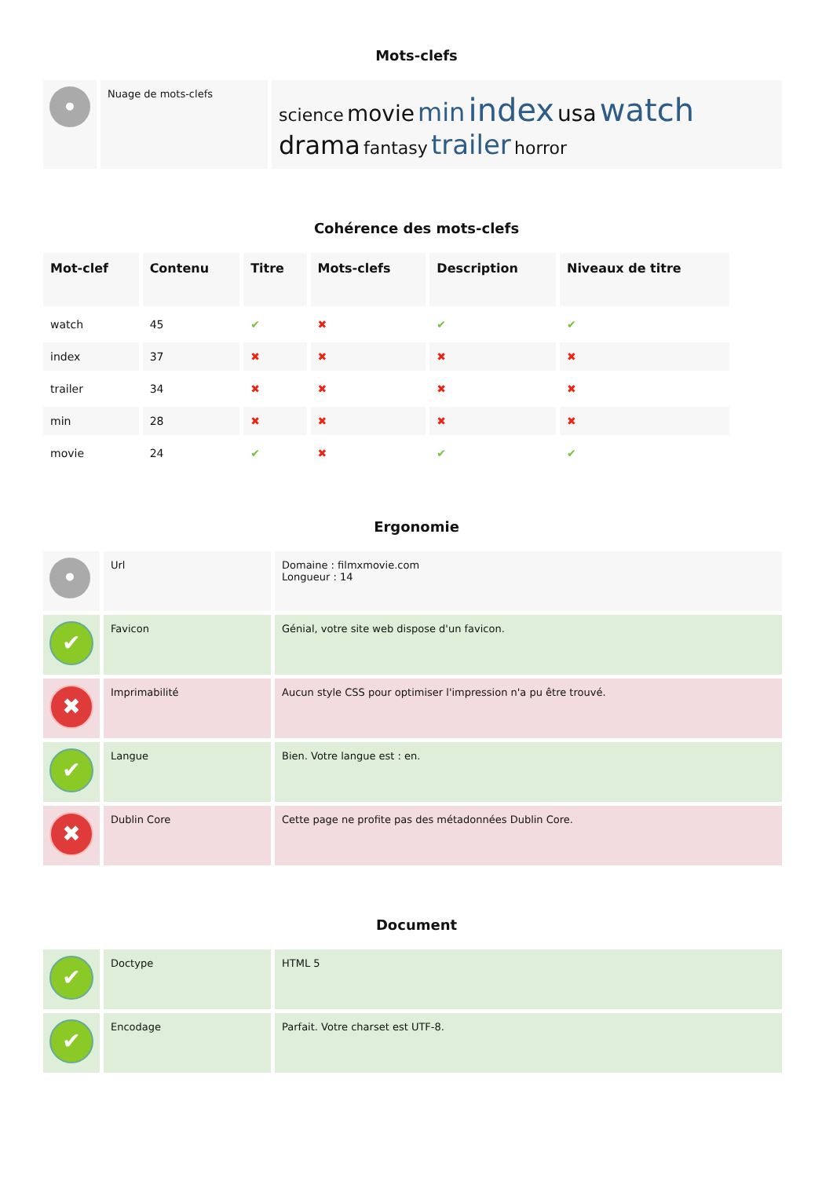Mots-clefs
| • | Nuage de mots-clefs | science movie min index usa watch drama fantasy trailer horror |
Cohérence des mots-clefs
| Mot-clef | Contenu | Titre | Mots-clefs | Description | Niveaux de titre |
| --- | --- | --- | --- | --- | --- |
| watch | 45 | ✔ | ✖ | ✔ | ✔ |
| index | 37 | ✖ | ✖ | ✖ | ✖ |
| trailer | 34 | ✖ | ✖ | ✖ | ✖ |
| min | 28 | ✖ | ✖ | ✖ | ✖ |
| movie | 24 | ✔ | ✖ | ✔ | ✔ |
Ergonomie
| • | Url | Domaine : filmxmovie.com Longueur : 14 |
| ✔ | Favicon | Génial, votre site web dispose d'un favicon. |
| ✖ | Imprimabilité | Aucun style CSS pour optimiser l'impression n'a pu être trouvé. |
| ✔ | Langue | Bien. Votre langue est : en. |
| ✖ | Dublin Core | Cette page ne profite pas des métadonnées Dublin Core. |
Document
| ✔ | Doctype | HTML 5 |
| ✔ | Encodage | Parfait. Votre charset est UTF-8. |